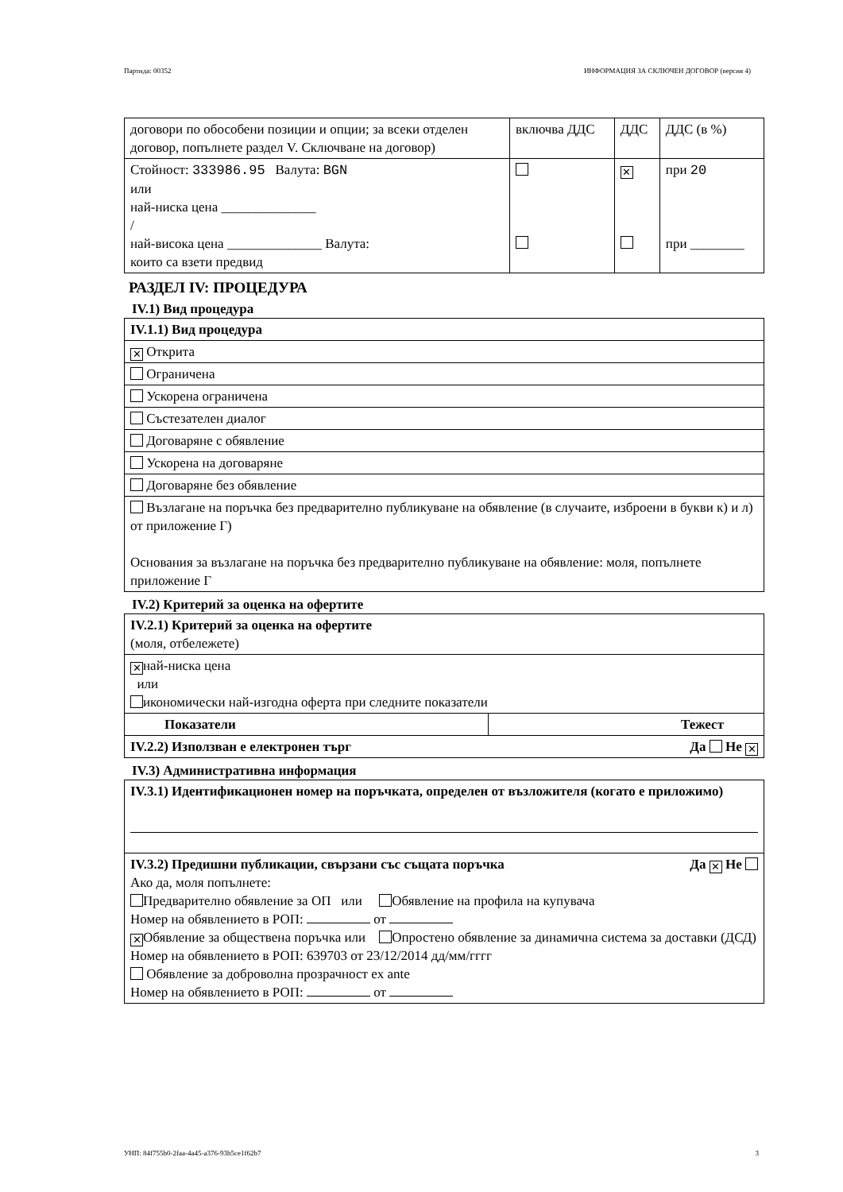Партида: 00352 ИНФОРМАЦИЯ ЗА СКЛЮЧЕН ДОГОВОР (версия 4)
| договори по обособени позиции и опции; за всеки отделен договор, попълнете раздел V. Сключване на договор) | включва ДДС | ДДС | ДДС (в %) |
| Стойност: 333986.95 Валута: BGN или най-ниска цена ______________ / най-висока цена ______________ Валута: които са взети предвид | | ✕ | при 20 при ________ |
РАЗДЕЛ IV: ПРОЦЕДУРА
IV.1) Вид процедура
| IV.1.1) Вид процедура |
| ✕ Открита |
| Ограничена |
| Ускорена ограничена |
| Състезателен диалог |
| Договаряне с обявление |
| Ускорена на договаряне |
| Договаряне без обявление |
| Възлагане на поръчка без предварително публикуване на обявление (в случаите, изброени в букви к) и л) от приложение Г) Основания за възлагане на поръчка без предварително публикуване на обявление: моля, попълнете приложение Г |
IV.2) Критерий за оценка на офертите
| IV.2.1) Критерий за оценка на офертите (моля, отбележете) | |
| ✕ най-ниска цена или икономически най-изгодна оферта при следните показатели | |
| Показатели | Тежест |
| IV.2.2) Използван е електронен търг Да Не ✕ | |
IV.3) Административна информация
| IV.3.1) Идентификационен номер на поръчката, определен от възложителя (когато е приложимо) |
| IV.3.2) Предишни публикации, свързани със същата поръчка Да ✕ Не Ако да, моля попълнете: Предварително обявление за ОП или Обявление на профила на купувача Номер на обявлението в РОП: от ✕ Обявление за обществена поръчка или Опростено обявление за динамична система за доставки (ДСД) Номер на обявлението в РОП: 639703 от 23/12/2014 дд/мм/гггг Обявление за доброволна прозрачност ex ante Номер на обявлението в РОП: от |
УНП: 84f755b0-2faa-4a45-a376-93b5ce1f62b7 3